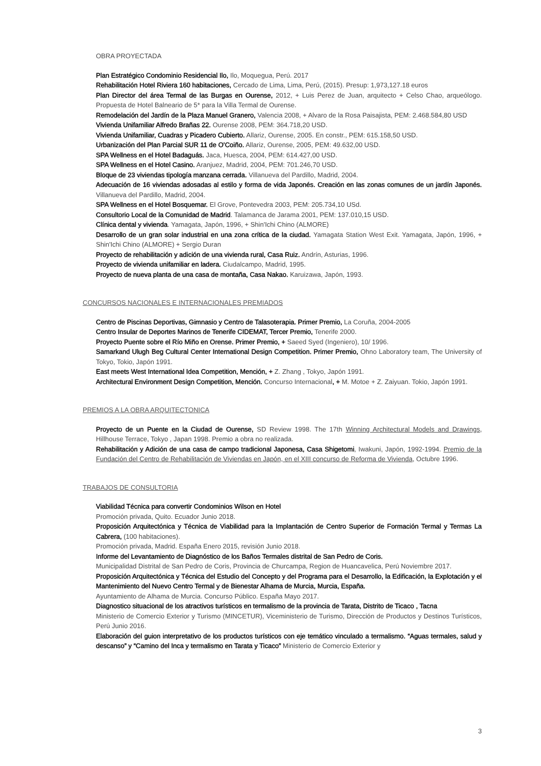OBRA PROYECTADA
Plan Estratégico Condominio Residencial Ilo, Ilo, Moquegua, Perú. 2017
Rehabilitación Hotel Riviera 160 habitaciones, Cercado de Lima, Lima, Perú, (2015). Presup: 1,973,127.18 euros
Plan Director del área Termal de las Burgas en Ourense, 2012, + Luis Perez de Juan, arquitecto + Celso Chao, arqueólogo. Propuesta de Hotel Balneario de 5* para la Villa Termal de Ourense.
Remodelación del Jardín de la Plaza Manuel Granero, Valencia 2008, + Alvaro de la Rosa Paisajista, PEM: 2.468.584,80 USD
Vivienda Unifamiliar Alfredo Brañas 22. Ourense 2008, PEM: 364.718,20 USD.
Vivienda Unifamiliar, Cuadras y Picadero Cubierto. Allariz, Ourense, 2005. En constr., PEM: 615.158,50 USD.
Urbanización del Plan Parcial SUR 11 de O’Coiño. Allariz, Ourense, 2005, PEM: 49.632,00 USD.
SPA Wellness en el Hotel Badaguás. Jaca, Huesca, 2004, PEM: 614.427,00 USD.
SPA Wellness en el Hotel Casino. Aranjuez, Madrid, 2004, PEM: 701.246,70 USD.
Bloque de 23 viviendas tipología manzana cerrada. Villanueva del Pardillo, Madrid, 2004.
Adecuación de 16 viviendas adosadas al estilo y forma de vida Japonés. Creación en las zonas comunes de un jardín Japonés. Villanueva del Pardillo, Madrid, 2004.
SPA Wellness en el Hotel Bosquemar. El Grove, Pontevedra 2003, PEM: 205.734,10 USd.
Consultorio Local de la Comunidad de Madrid. Talamanca de Jarama 2001, PEM: 137.010,15 USD.
Clínica dental y vivienda. Yamagata, Japón, 1996, + Shin'Ichi Chino (ALMORE)
Desarrollo de un gran solar industrial en una zona crítica de la ciudad. Yamagata Station West Exit. Yamagata, Japón, 1996, + Shin'Ichi Chino (ALMORE) + Sergio Duran
Proyecto de rehabilitación y adición de una vivienda rural, Casa Ruiz. Andrín, Asturias, 1996.
Proyecto de vivienda unifamiliar en ladera. Ciudalcampo, Madrid, 1995.
Proyecto de nueva planta de una casa de montaña, Casa Nakao. Karuizawa, Japón, 1993.
CONCURSOS NACIONALES E INTERNACIONALES PREMIADOS
Centro de Piscinas Deportivas, Gimnasio y Centro de Talasoterapia. Primer Premio, La Coruña, 2004-2005
Centro Insular de Deportes Marinos de Tenerife CIDEMAT, Tercer Premio, Tenerife 2000.
Proyecto Puente sobre el Río Miño en Orense. Primer Premio, + Saeed Syed (Ingeniero), 10/ 1996.
Samarkand Ulugh Beg Cultural Center International Design Competition. Primer Premio, Ohno Laboratory team, The University of Tokyo, Tokio, Japón 1991.
East meets West International Idea Competition, Mención, + Z. Zhang , Tokyo, Japón 1991.
Architectural Environment Design Competition, Mención. Concurso Internacional, + M. Motoe + Z. Zaiyuan. Tokio, Japón 1991.
PREMIOS A LA OBRA ARQUITECTONICA
Proyecto de un Puente en la Ciudad de Ourense, SD Review 1998. The 17th Winning Architectural Models and Drawings, Hillhouse Terrace, Tokyo , Japan 1998. Premio a obra no realizada.
Rehabilitación y Adición de una casa de campo tradicional Japonesa, Casa Shigetomi, Iwakuni, Japón, 1992-1994. Premio de la Fundación del Centro de Rehabilitación de Viviendas en Japón, en el XIII concurso de Reforma de Vivienda, Octubre 1996.
TRABAJOS DE CONSULTORIA
Viabilidad Técnica para convertir Condominios Wilson en Hotel
Promoción privada, Quito. Ecuador Junio 2018.
Proposición Arquitectónica y Técnica de Viabilidad para la Implantación de Centro Superior de Formación Termal y Termas La Cabrera, (100 habitaciones).
Promoción privada, Madrid. España Enero 2015, revisión Junio 2018.
Informe del Levantamiento de Diagnóstico de los Baños Termales distrital de San Pedro de Coris.
Municipalidad Distrital de San Pedro de Coris, Provincia de Churcampa, Region de Huancavelica, Perú Noviembre 2017.
Proposición Arquitectónica y Técnica del Estudio del Concepto y del Programa para el Desarrollo, la Edificación, la Explotación y el Mantenimiento del Nuevo Centro Termal y de Bienestar Alhama de Murcia, Murcia, España.
Ayuntamiento de Alhama de Murcia. Concurso Público. España Mayo 2017.
Diagnostico situacional de los atractivos turísticos en termalismo de la provincia de Tarata, Distrito de Ticaco , Tacna
Ministerio de Comercio Exterior y Turismo (MINCETUR), Viceministerio de Turismo, Dirección de Productos y Destinos Turísticos, Perú Junio 2016.
Elaboración del guion interpretativo de los productos turísticos con eje temático vinculado a termalismo. “Aguas termales, salud y descanso” y “Camino del Inca y termalismo en Tarata y Ticaco” Ministerio de Comercio Exterior y
3